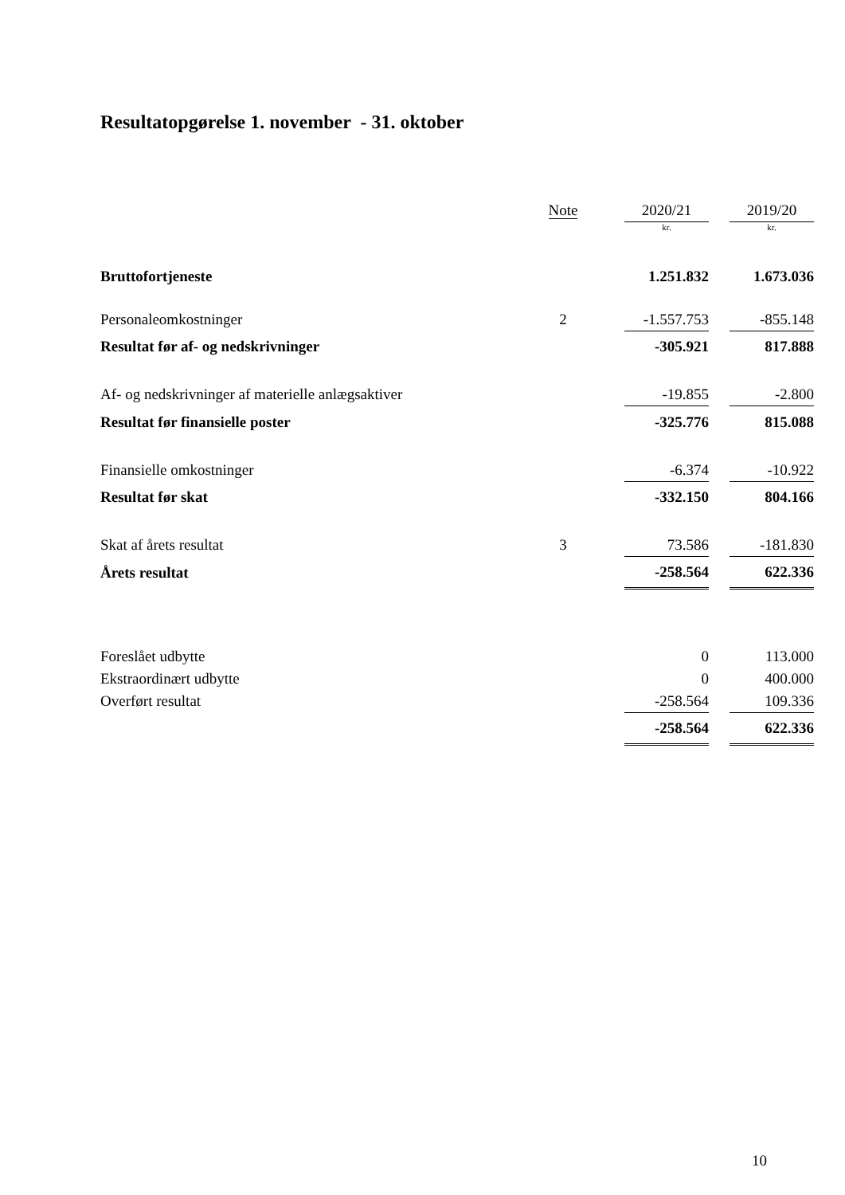Resultatopgørelse 1. november - 31. oktober
| | Note | | 2020/21 | | 2019/20 |
| --- | --- | --- | --- | --- | --- |
| | | | kr. | | kr. |
| Bruttofortjeneste | | | 1.251.832 | | 1.673.036 |
| Personaleomkostninger | 2 | | -1.557.753 | | -855.148 |
| Resultat før af- og nedskrivninger | | | -305.921 | | 817.888 |
| Af- og nedskrivninger af materielle anlægsaktiver | | | -19.855 | | -2.800 |
| Resultat før finansielle poster | | | -325.776 | | 815.088 |
| Finansielle omkostninger | | | -6.374 | | -10.922 |
| Resultat før skat | | | -332.150 | | 804.166 |
| Skat af årets resultat | 3 | | 73.586 | | -181.830 |
| Årets resultat | | | -258.564 | | 622.336 |
| Foreslået udbytte | | | 0 | | 113.000 |
| Ekstraordinært udbytte | | | 0 | | 400.000 |
| Overført resultat | | | -258.564 | | 109.336 |
| | | | -258.564 | | 622.336 |
10